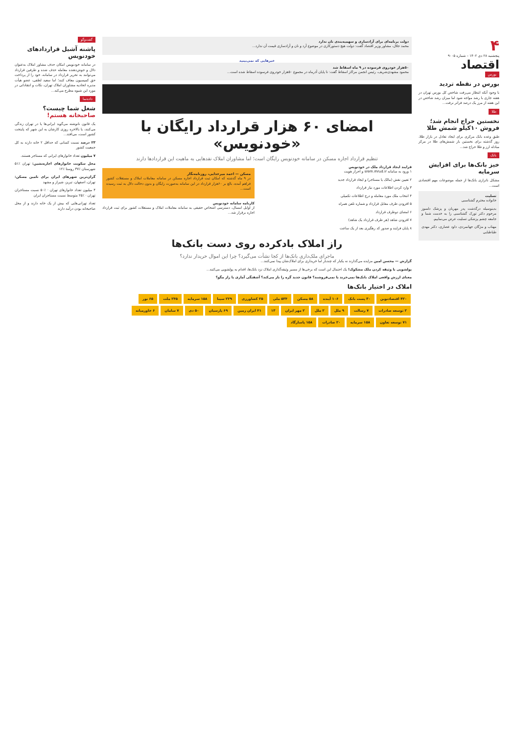۴
پنجشنبه ۲۸ دی ۱۴۰۲ – شماره ۹۰۰۵
اقتصاد
بورس
بورس در نقطه تردید
با وجود آنکه انتظار می‌رفت شاخص کل بورس تهران در هفته جاری با رشد مواجه شود اما میزان رشد شاخص در این هفته از مرز یک درصد فراتر نرفت...
طلا
نخستین حراج انجام شد؛ فروش ۱۰کیلو شمش طلا
طبق وعده بانک مرکزی برای ایجاد تعادل در بازار طلا، روز گذشته برای نخستین بار شمش‌های طلا در مرکز مبادله ارز و طلا حراج شد...
بانک
خیز بانک‌ها برای افزایش سرمایه
مشکل ناترازی بانک‌ها از جمله موضوعات مهم اقتصادی است...
تسلیت
خانواده محترم گشتاسبی
بدینوسیله درگذشت پدر مهربان و پزشک دلسوز مرحوم دکتر تورک گشتاسبی را به خدمت شما و جامعه چشم پزشکی تسلیت عرض می‌نماییم.
مهتاب و مژگان جهانمردی، داود عصاری، دکتر مهدی طباطبایی
دولت برنامه‌ای برای آزادسازی و سهمیه‌بندی نان ندارد
محمد جلال، مشاور وزیر اقتصاد گفت: دولت هیچ دستورکاری در موضوع آرد و نان و آزادسازی قیمت آن ندارد...
خبرهایی که نمی‌بینید
۵۰هزار خودروی فرسوده در ۹ ماه اسقاط شد
محمود مشهدی‌شریف، رئیس انجمن مراکز اسقاط گفت: تا پایان آذرماه در مجموع ۵۰هزار خودروی فرسوده اسقاط شده است...
امضای ۶۰ هزار قرارداد رایگان با «خودنویس»
تنظیم قرارداد اجاره مسکن در سامانه خودنویس رایگان است؛ اما مشاوران املاک نقدهایی به ماهیت این قراردادها دارند
فرایند ایجاد قرارداد ملک در خودنویس
۱ ورود به سامانه srem.mrud.ir و احراز هویت
۲ تعیین نقش (مالک یا مستاجر) و ایجاد قرارداد جدید
۳ وارد کردن اطلاعات مورد نیاز قرارداد
۴ انتخاب ملک مورد معامله و درج اطلاعات تکمیلی
۵ افزودن طرف مقابل قرارداد و شماره تلفن همراه
۶ امضای دوطرف قرارداد
۷ افزودن شاهد (هر طرف قرارداد یک شاهد)
۸ پایان فرایند و صدور کد رهگیری بعد از یک ساعت
مسکن — احمد میرخدایی، روزنامه‌نگار
در ۹ ماه گذشته که امکان ثبت قرارداد اجاره مسکن در سامانه معاملات املاک و مستغلات کشور فراهم آمده، بالغ بر ۶۰هزار قرارداد در این سامانه به‌صورت رایگان و بدون دخالت دلال به ثبت رسیده است...
کارنامه سامانه خودنویس
از اوایل امسال، دسترسی اشخاص حقیقی به سامانه معاملات املاک و مستغلات کشور برای ثبت قرارداد اجاره برقرار شد...
راز املاک بادکرده روی دست بانک‌ها
ماجرای ملک‌داری بانک‌ها از کجا نشأت می‌گیرد؟ چرا این اموال خریدار ندارد؟
گزارش — محسن امین مزایده می‌گذارند نه یکبار که چندبار اما خریداری برای املاک‌شان پیدا نمی‌کنند...
پولشویی با وثیقه کردن ملک مشکوک! یک احتمال این است که برخی‌ها از مسیر وثیقه‌گذاری املاک نزد بانک‌ها، اقدام به پولشویی می‌کنند...
معنای ارزش واقعی املاک بانک‌ها نمی‌خرند یا نمی‌فروشند؟ قانون جدید گره را باز می‌کند؟ آشفتگی آماری یا راز مگو؟
املاک در اختیار بانک‌ها
۴۲۰ اقتصادنوین ۳۰ پست بانک ۱۰۶ آینده ۵۸ مسکن ۵۳۴ ملی ۲۵ کشاورزی ۲۲۹ سینا ۱۵۸ سرمایه ۲۴۵ ملت ۶۵ نور ۲ توسعه صادرات ۷ رسالت ۹ ملل ۲ ملل ۲ مهر ایران ۱۳ ۴۱ ایران زمین ۶۹ پارسیان ۵۰ دی ۷ سامان ۶ خاورمیانه ۷۱ توسعه تعاون ۱۵۸ سرمایه ۲۰ صادرات ۱۵۸ پاسارگاد
گفت‌وگو
پاشنه آشیل قراردادهای خودنویس
در سامانه خودنویس امکان حذف مشاور املاک به‌عنوان دلال و جوش‌دهنده معامله حذف شده و طرفین قرارداد می‌توانند به تحریر قرارداد در سامانه، خود را از پرداخت حق کمیسیون معاف کنند؛ اما سعید لطفی، عضو هیأت مدیره اتحادیه مشاوران املاک تهران، نکات و انتقاداتی در مورد این شیوه مطرح می‌کند...
داده‌نما
شغل شما چیست؟ صاحبخانه هستم!
یک قانون نانوشته می‌گوید ایرانی‌ها یا در تهران زندگی می‌کنند، یا بالاخره روزی کارشان به این شهر که پایتخت کشور است، می‌افتد...
۲۳ درصد نسبت کسانی که حداقل ۲ خانه دارند به کل جمعیت کشور
۷ میلیون تعداد خانوارهای ایرانی که مستاجر هستند.
محل سکونت خانوارهای اجاره‌نشین: تهران ٪۵۱ شهرستان ٪۳۷ روستا ٪۱۲
گران‌ترین شهرهای ایران برای تامین مسکن: تهران، اصفهان، تبریز، شیراز و مشهد
۴ میلیون تعداد خانوارهای تهران · ٪۵۰ نسبت مستاجران تهران · ٪۲۵ متوسط نسبت مستاجران ایران
تعداد تهرانی‌هایی که بیش از یک خانه دارند و از محل صاحبخانه بودن درآمد دارند